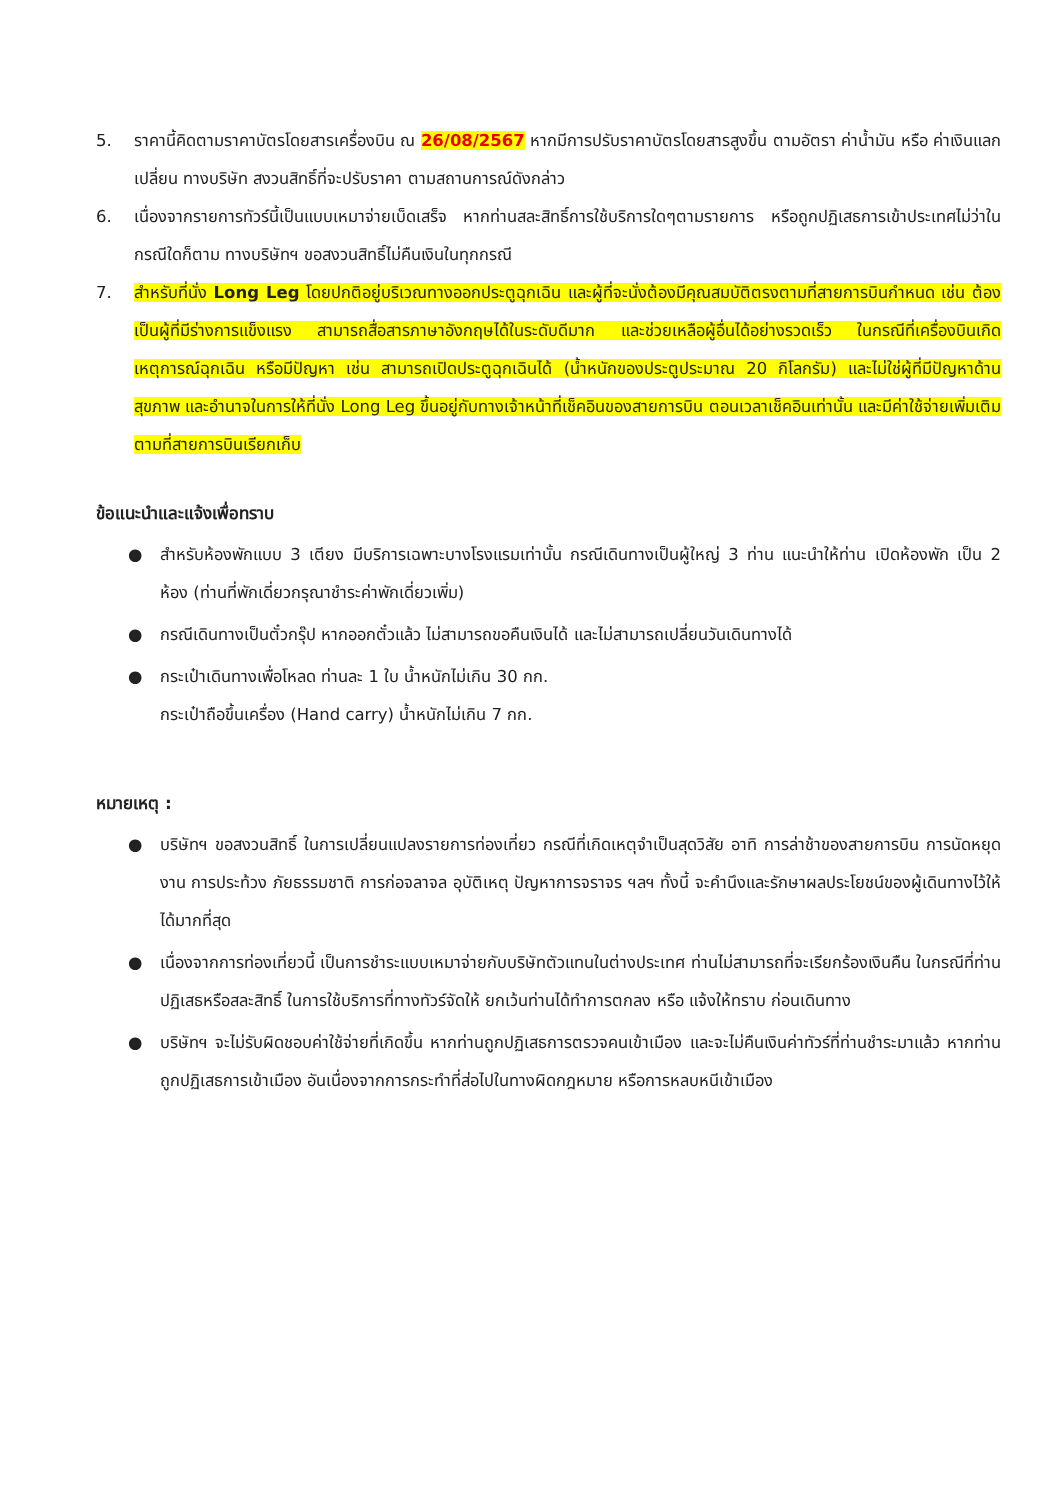5. ราคานี้คิดตามราคาบัตรโดยสารเครื่องบิน ณ 26/08/2567 หากมีการปรับราคาบัตรโดยสารสูงขึ้น ตามอัตรา ค่าน้ำมัน หรือ ค่าเงินแลกเปลี่ยน ทางบริษัท สงวนสิทธิ์ที่จะปรับราคา ตามสถานการณ์ดังกล่าว
6. เนื่องจากรายการทัวร์นี้เป็นแบบเหมาจ่ายเบ็ดเสร็จ หากท่านสละสิทธิ์การใช้บริการใดๆตามรายการ หรือถูกปฏิเสธการเข้าประเทศไม่ว่าในกรณีใดก็ตาม ทางบริษัทฯ ขอสงวนสิทธิ์ไม่คืนเงินในทุกกรณี
7. สำหรับที่นั่ง Long Leg โดยปกติอยู่บริเวณทางออกประตูฉุกเฉิน และผู้ที่จะนั่งต้องมีคุณสมบัติตรงตามที่สายการบินกำหนด เช่น ต้องเป็นผู้ที่มีร่างการแข็งแรง สามารถสื่อสารภาษาอังกฤษได้ในระดับดีมาก และช่วยเหลือผู้อื่นได้อย่างรวดเร็ว ในกรณีที่เครื่องบินเกิดเหตุการณ์ฉุกเฉิน หรือมีปัญหา เช่น สามารถเปิดประตูฉุกเฉินได้ (น้ำหนักของประตูประมาณ 20 กิโลกรัม) และไม่ใช่ผู้ที่มีปัญหาด้านสุขภาพ และอำนาจในการให้ที่นั่ง Long Leg ขึ้นอยู่กับทางเจ้าหน้าที่เช็คอินของสายการบิน ตอนเวลาเช็คอินเท่านั้น และมีค่าใช้จ่ายเพิ่มเติมตามที่สายการบินเรียกเก็บ
ข้อแนะนำและแจ้งเพื่อทราบ
● สำหรับห้องพักแบบ 3 เตียง มีบริการเฉพาะบางโรงแรมเท่านั้น กรณีเดินทางเป็นผู้ใหญ่ 3 ท่าน แนะนำให้ท่าน เปิดห้องพัก เป็น 2 ห้อง (ท่านที่พักเดี่ยวกรุณาชำระค่าพักเดี่ยวเพิ่ม)
● กรณีเดินทางเป็นตั๋วกรุ๊ป หากออกตั๋วแล้ว ไม่สามารถขอคืนเงินได้ และไม่สามารถเปลี่ยนวันเดินทางได้
● กระเป๋าเดินทางเพื่อโหลด ท่านละ 1 ใบ น้ำหนักไม่เกิน 30 กก.
กระเป๋าถือขึ้นเครื่อง (Hand carry) น้ำหนักไม่เกิน 7 กก.
หมายเหตุ :
● บริษัทฯ ขอสงวนสิทธิ์ ในการเปลี่ยนแปลงรายการท่องเที่ยว กรณีที่เกิดเหตุจำเป็นสุดวิสัย อาทิ การล่าช้าของสายการบิน การนัดหยุดงาน การประท้วง ภัยธรรมชาติ การก่อจลาจล อุบัติเหตุ ปัญหาการจราจร ฯลฯ ทั้งนี้ จะคำนึงและรักษาผลประโยชน์ของผู้เดินทางไว้ให้ได้มากที่สุด
● เนื่องจากการท่องเที่ยวนี้ เป็นการชำระแบบเหมาจ่ายกับบริษัทตัวแทนในต่างประเทศ ท่านไม่สามารถที่จะเรียกร้องเงินคืน ในกรณีที่ท่านปฏิเสธหรือสละสิทธิ์ ในการใช้บริการที่ทางทัวร์จัดให้ ยกเว้นท่านได้ทำการตกลง หรือ แจ้งให้ทราบ ก่อนเดินทาง
● บริษัทฯ จะไม่รับผิดชอบค่าใช้จ่ายที่เกิดขึ้น หากท่านถูกปฏิเสธการตรวจคนเข้าเมือง และจะไม่คืนเงินค่าทัวร์ที่ท่านชำระมาแล้ว หากท่านถูกปฏิเสธการเข้าเมือง อันเนื่องจากการกระทำที่ส่อไปในทางผิดกฎหมาย หรือการหลบหนีเข้าเมือง